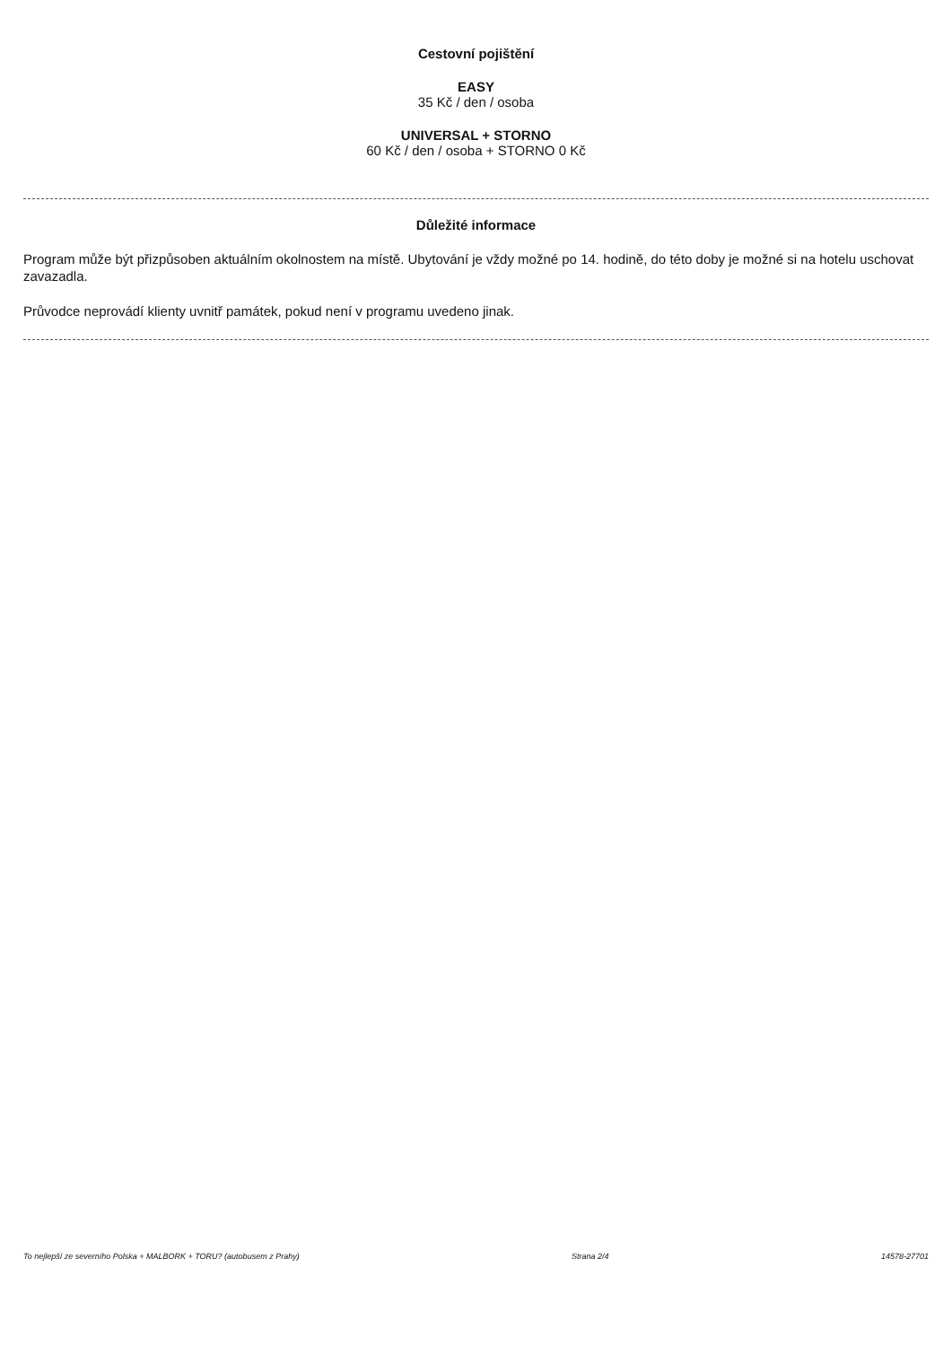Cestovní pojištění
EASY
35 Kč / den / osoba
UNIVERSAL + STORNO
60 Kč / den / osoba + STORNO 0 Kč
Důležité informace
Program může být přizpůsoben aktuálním okolnostem na místě. Ubytování je vždy možné po 14. hodině, do této doby je možné si na hotelu uschovat zavazadla.
Průvodce neprovádí klienty uvnitř památek, pokud není v programu uvedeno jinak.
To nejlepší ze severního Polska + MALBORK + TORU? (autobusem z Prahy) Strana 2/4 14578-27701